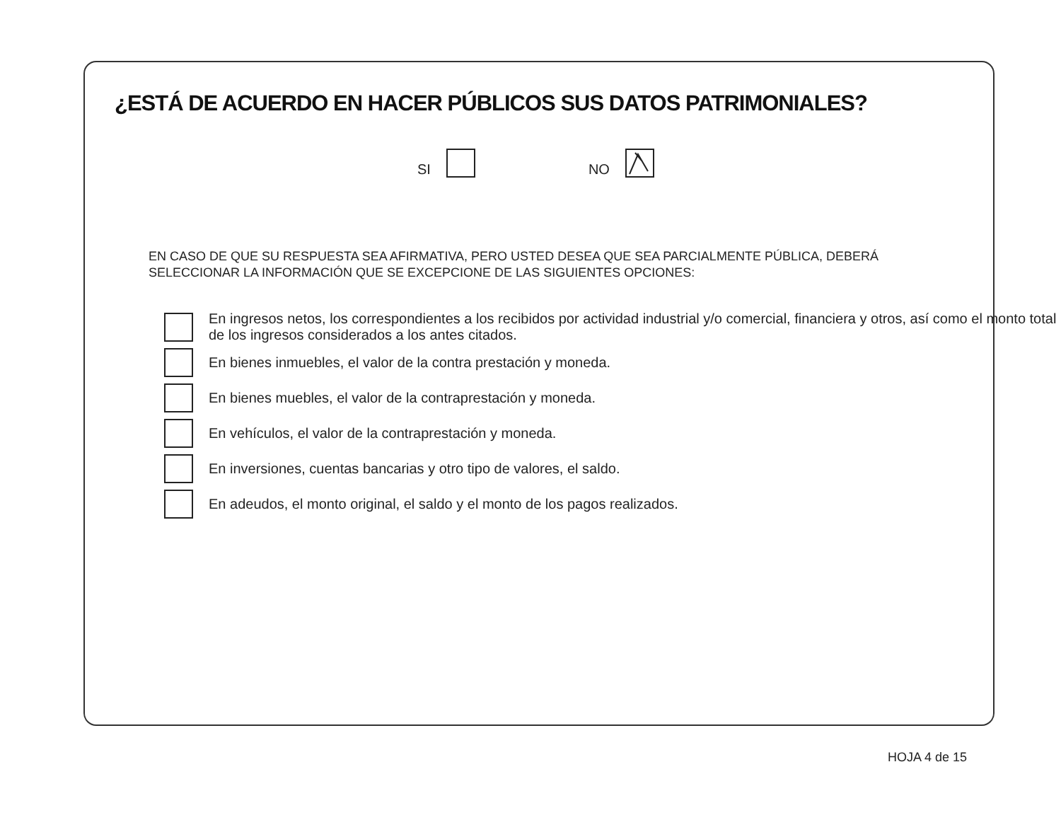¿ESTÁ DE ACUERDO EN HACER PÚBLICOS SUS DATOS PATRIMONIALES?
SI NO
EN CASO DE QUE SU RESPUESTA SEA AFIRMATIVA, PERO USTED DESEA QUE SEA PARCIALMENTE PÚBLICA, DEBERÁ SELECCIONAR LA INFORMACIÓN QUE SE EXCEPCIONE DE LAS SIGUIENTES OPCIONES:
En ingresos netos, los correspondientes a los recibidos por actividad industrial y/o comercial, financiera y otros, así como el monto total de los ingresos considerados a los antes citados.
En bienes inmuebles, el valor de la contra prestación y moneda.
En bienes muebles, el valor de la contraprestación y moneda.
En vehículos, el valor de la contraprestación y moneda.
En inversiones, cuentas bancarias y otro tipo de valores, el saldo.
En adeudos, el monto original, el saldo y el monto de los pagos realizados.
HOJA 4 de 15